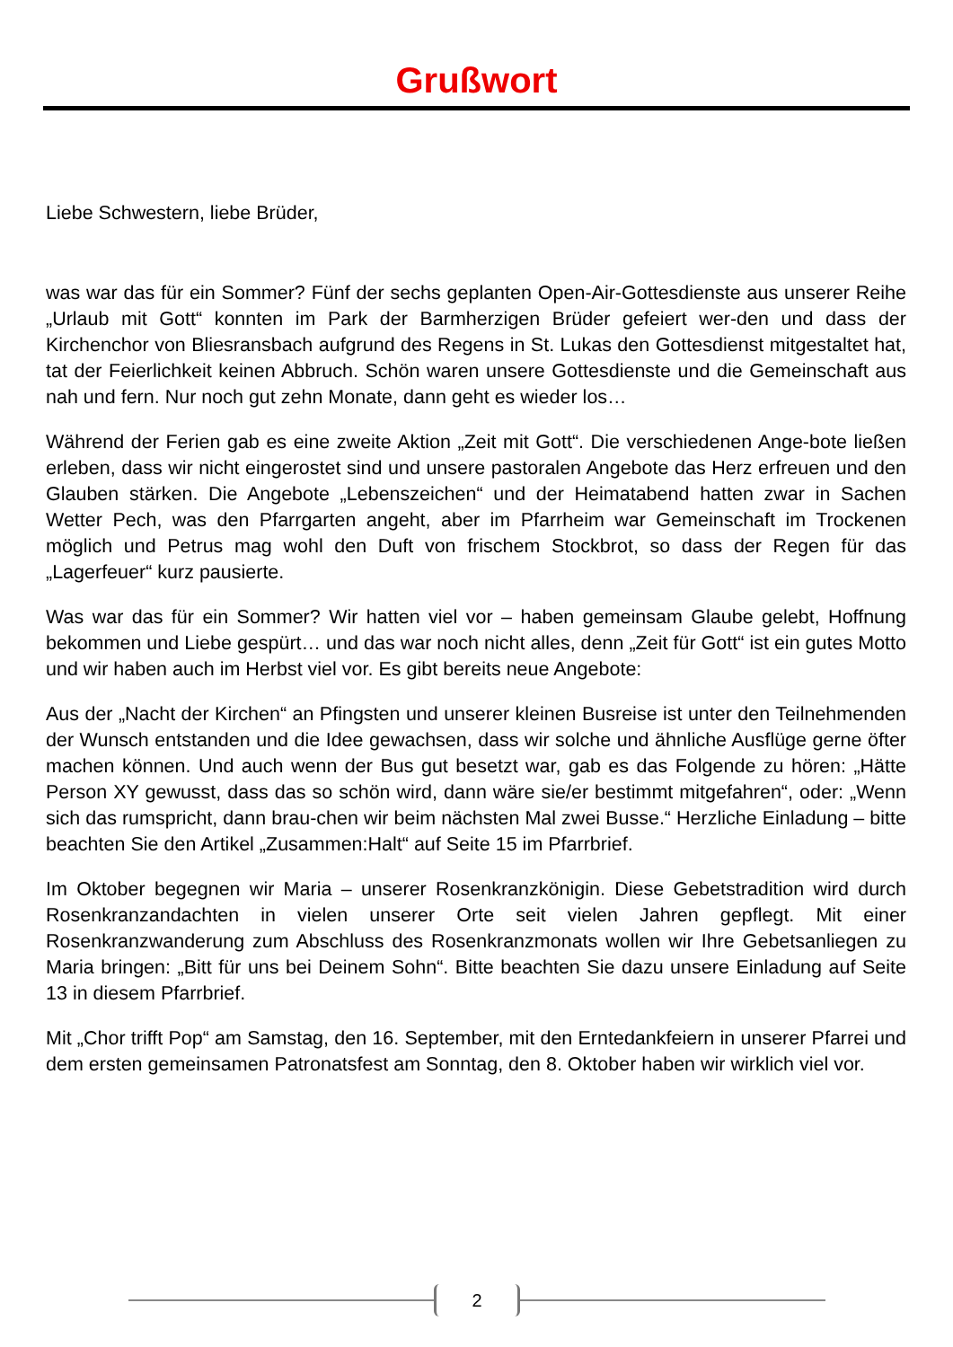Grußwort
Liebe Schwestern, liebe Brüder,
was war das für ein Sommer? Fünf der sechs geplanten Open-Air-Gottesdienste aus unserer Reihe „Urlaub mit Gott“ konnten im Park der Barmherzigen Brüder gefeiert wer-den und dass der Kirchenchor von Bliesransbach aufgrund des Regens in St. Lukas den Gottesdienst mitgestaltet hat, tat der Feierlichkeit keinen Abbruch. Schön waren unsere Gottesdienste und die Gemeinschaft aus nah und fern. Nur noch gut zehn Monate, dann geht es wieder los…
Während der Ferien gab es eine zweite Aktion „Zeit mit Gott“. Die verschiedenen Ange-bote ließen erleben, dass wir nicht eingerostet sind und unsere pastoralen Angebote das Herz erfreuen und den Glauben stärken. Die Angebote „Lebenszeichen“ und der Heimatabend hatten zwar in Sachen Wetter Pech, was den Pfarrgarten angeht, aber im Pfarrheim war Gemeinschaft im Trockenen möglich und Petrus mag wohl den Duft von frischem Stockbrot, so dass der Regen für das „Lagerfeuer“ kurz pausierte.
Was war das für ein Sommer? Wir hatten viel vor – haben gemeinsam Glaube gelebt, Hoffnung bekommen und Liebe gespürt… und das war noch nicht alles, denn „Zeit für Gott“ ist ein gutes Motto und wir haben auch im Herbst viel vor. Es gibt bereits neue Angebote:
Aus der „Nacht der Kirchen“ an Pfingsten und unserer kleinen Busreise ist unter den Teilnehmenden der Wunsch entstanden und die Idee gewachsen, dass wir solche und ähnliche Ausflüge gerne öfter machen können. Und auch wenn der Bus gut besetzt war, gab es das Folgende zu hören: „Hätte Person XY gewusst, dass das so schön wird, dann wäre sie/er bestimmt mitgefahren“, oder: „Wenn sich das rumspricht, dann brau-chen wir beim nächsten Mal zwei Busse.“ Herzliche Einladung – bitte beachten Sie den Artikel „Zusammen:Halt“ auf Seite 15 im Pfarrbrief.
Im Oktober begegnen wir Maria – unserer Rosenkranzkönigin. Diese Gebetstradition wird durch Rosenkranzandachten in vielen unserer Orte seit vielen Jahren gepflegt. Mit einer Rosenkranzwanderung zum Abschluss des Rosenkranzmonats wollen wir Ihre Gebetsanliegen zu Maria bringen: „Bitt für uns bei Deinem Sohn“. Bitte beachten Sie dazu unsere Einladung auf Seite 13 in diesem Pfarrbrief.
Mit „Chor trifft Pop“ am Samstag, den 16. September, mit den Erntedankfeiern in unserer Pfarrei und dem ersten gemeinsamen Patronatsfest am Sonntag, den 8. Oktober haben wir wirklich viel vor.
2